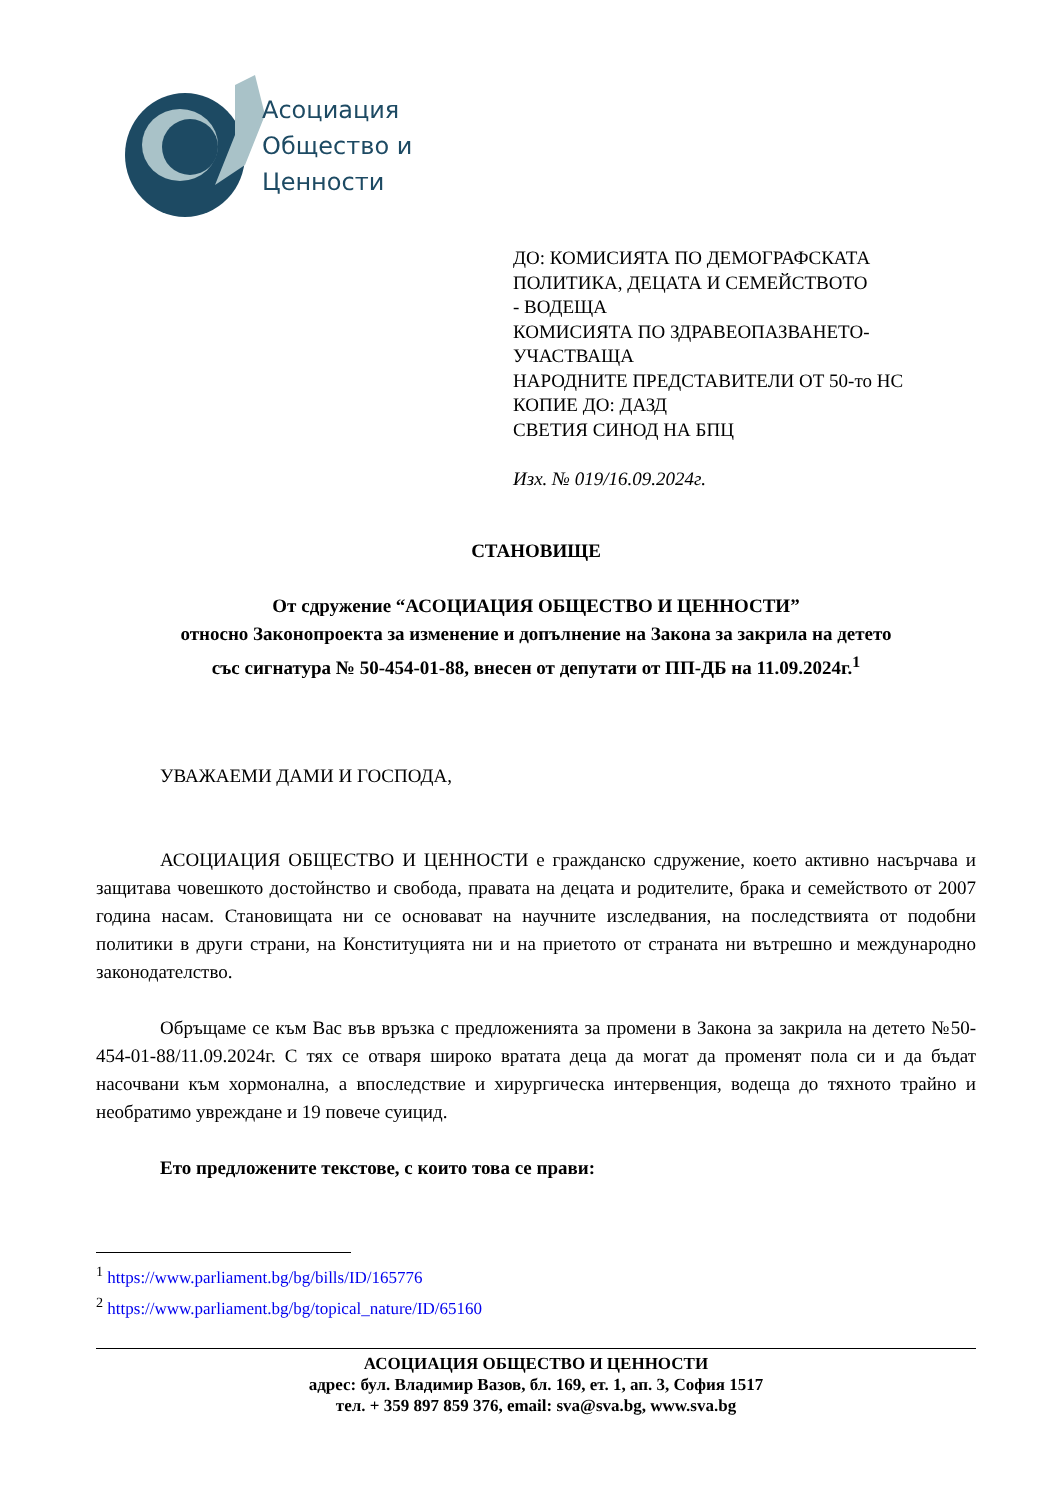Асоциация
Общество и
Ценности
ДО: КОМИСИЯТА ПО ДЕМОГРАФСКАТА
ПОЛИТИКА, ДЕЦАТА И СЕМЕЙСТВОТО
- ВОДЕЩА
КОМИСИЯТА ПО ЗДРАВЕОПАЗВАНЕТО-
УЧАСТВАЩА
НАРОДНИТЕ ПРЕДСТАВИТЕЛИ ОТ 50-то НС
КОПИЕ ДО: ДАЗД
СВЕТИЯ СИНОД НА БПЦ
Изх. № 019/16.09.2024г.
СТАНОВИЩЕ
От сдружение “АСОЦИАЦИЯ ОБЩЕСТВО И ЦЕННОСТИ”
относно Законопроекта за изменение и допълнение на Закона за закрила на детето
със сигнатура № 50-454-01-88, внесен от депутати от ПП-ДБ на 11.09.2024г.<sup>1</sup>
УВАЖАЕМИ ДАМИ И ГОСПОДА,
АСОЦИАЦИЯ ОБЩЕСТВО И ЦЕННОСТИ е гражданско сдружение, което активно насърчава и защитава човешкото достойнство и свобода, правата на децата и родителите, брака и семейството от 2007 година насам. Становищата ни се основават на научните изследвания, на последствията от подобни политики в други страни, на Конституцията ни и на приетото от страната ни вътрешно и международно законодателство.
Обръщаме се към Вас във връзка с предложенията за промени в Закона за закрила на детето №50-454-01-88/11.09.2024г. С тях се отваря широко вратата деца да могат да променят пола си и да бъдат насочвани към хормонална, а впоследствие и хирургическа интервенция, водеща до тяхното трайно и необратимо увреждане и 19 повече суицид.
Ето предложените текстове, с които това се прави:
<sup>1</sup> https://www.parliament.bg/bg/bills/ID/165776
<sup>2</sup> https://www.parliament.bg/bg/topical_nature/ID/65160
АСОЦИАЦИЯ ОБЩЕСТВО И ЦЕННОСТИ
адрес: бул. Владимир Вазов, бл. 169, ет. 1, ап. 3, София 1517
тел. + 359 897 859 376, email: sva@sva.bg, www.sva.bg